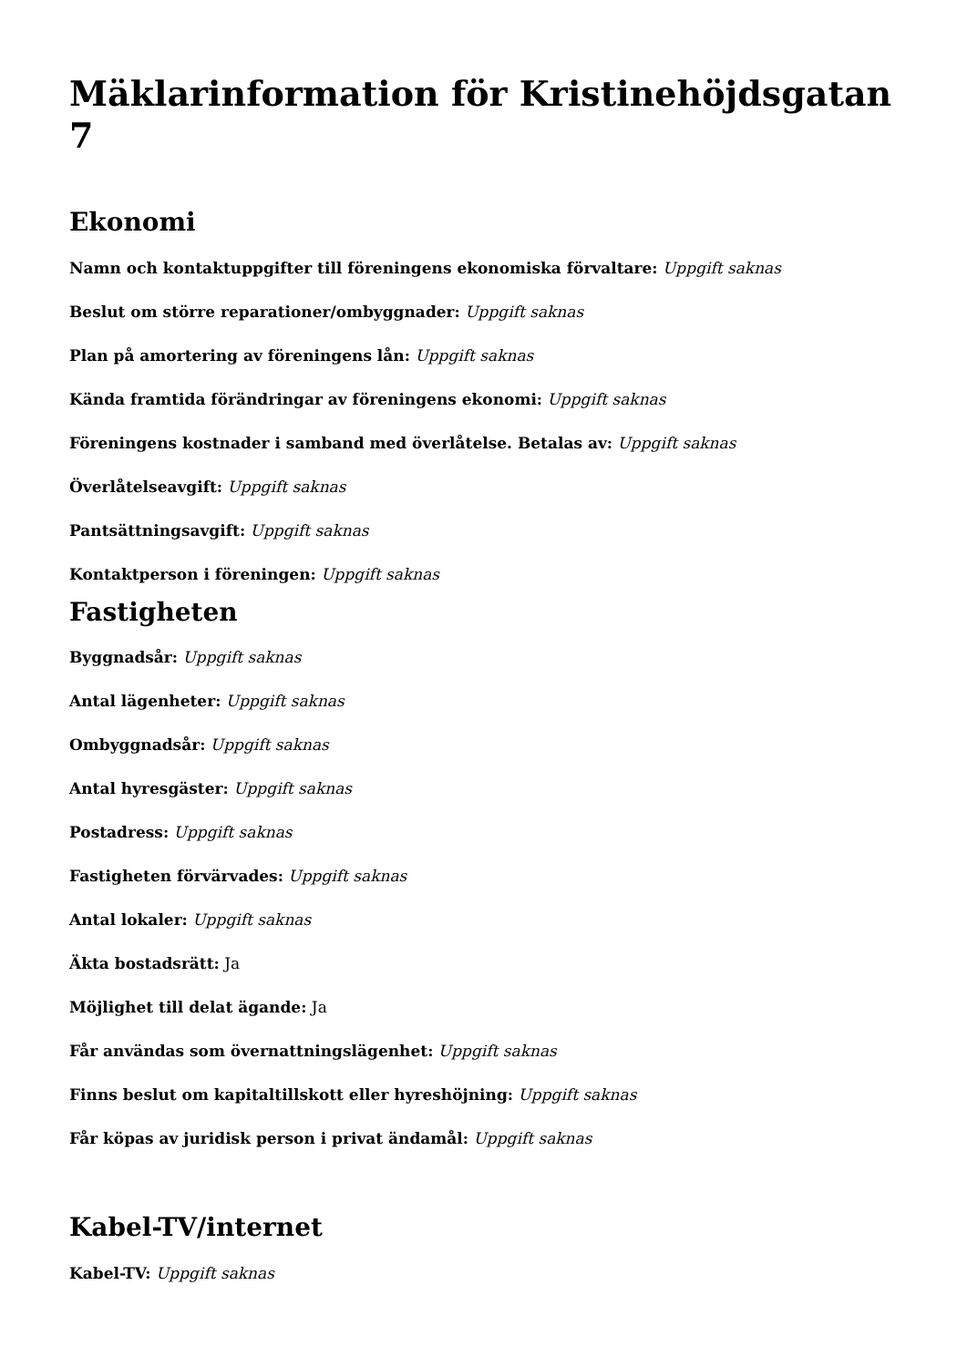Mäklarinformation för Kristinehöjdsgatan 7
Ekonomi
Namn och kontaktuppgifter till föreningens ekonomiska förvaltare: Uppgift saknas
Beslut om större reparationer/ombyggnader: Uppgift saknas
Plan på amortering av föreningens lån: Uppgift saknas
Kända framtida förändringar av föreningens ekonomi: Uppgift saknas
Föreningens kostnader i samband med överlåtelse. Betalas av: Uppgift saknas
Överlåtelseavgift: Uppgift saknas
Pantsättningsavgift: Uppgift saknas
Kontaktperson i föreningen: Uppgift saknas
Fastigheten
Byggnadsår: Uppgift saknas
Antal lägenheter: Uppgift saknas
Ombyggnadsår: Uppgift saknas
Antal hyresgäster: Uppgift saknas
Postadress: Uppgift saknas
Fastigheten förvärvades: Uppgift saknas
Antal lokaler: Uppgift saknas
Äkta bostadsrätt: Ja
Möjlighet till delat ägande: Ja
Får användas som övernattningslägenhet: Uppgift saknas
Finns beslut om kapitaltillskott eller hyreshöjning: Uppgift saknas
Får köpas av juridisk person i privat ändamål: Uppgift saknas
Kabel-TV/internet
Kabel-TV: Uppgift saknas